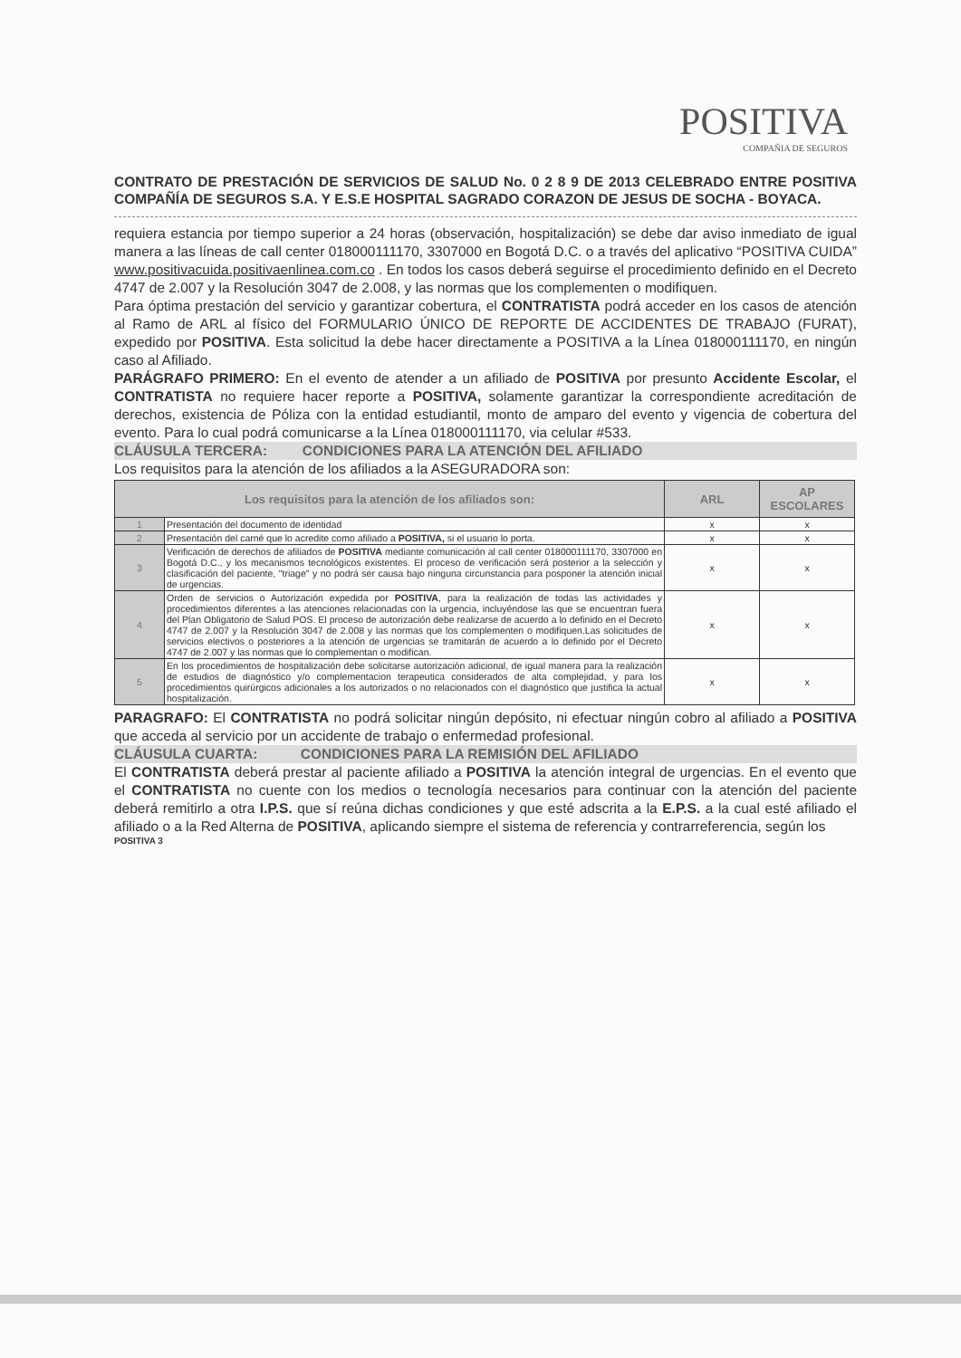POSITIVA
COMPAÑIA DE SEGUROS
CONTRATO DE PRESTACIÓN DE SERVICIOS DE SALUD No. 0 2 8 9 DE 2013 CELEBRADO ENTRE POSITIVA COMPAÑÍA DE SEGUROS S.A. Y E.S.E HOSPITAL SAGRADO CORAZON DE JESUS DE SOCHA - BOYACA.
requiera estancia por tiempo superior a 24 horas (observación, hospitalización) se debe dar aviso inmediato de igual manera a las líneas de call center 018000111170, 3307000 en Bogotá D.C. o a través del aplicativo “POSITIVA CUIDA” www.positivacuida.positivaenlinea.com.co . En todos los casos deberá seguirse el procedimiento definido en el Decreto 4747 de 2.007 y la Resolución 3047 de 2.008, y las normas que los complementen o modifiquen.
Para óptima prestación del servicio y garantizar cobertura, el CONTRATISTA podrá acceder en los casos de atención al Ramo de ARL al físico del FORMULARIO ÚNICO DE REPORTE DE ACCIDENTES DE TRABAJO (FURAT), expedido por POSITIVA. Esta solicitud la debe hacer directamente a POSITIVA a la Línea 018000111170, en ningún caso al Afiliado.
PARÁGRAFO PRIMERO: En el evento de atender a un afiliado de POSITIVA por presunto Accidente Escolar, el CONTRATISTA no requiere hacer reporte a POSITIVA, solamente garantizar la correspondiente acreditación de derechos, existencia de Póliza con la entidad estudiantil, monto de amparo del evento y vigencia de cobertura del evento. Para lo cual podrá comunicarse a la Línea 018000111170, via celular #533.
CLÁUSULA TERCERA: CONDICIONES PARA LA ATENCIÓN DEL AFILIADO
Los requisitos para la atención de los afiliados a la ASEGURADORA son:
| Los requisitos para la atención de los afiliados son: | | ARL | AP ESCOLARES |
| --- | --- | --- | --- |
| 1 | Presentación del documento de identidad | x | x |
| 2 | Presentación del carné que lo acredite como afiliado a POSITIVA, si el usuario lo porta. | x | x |
| 3 | Verificación de derechos de afiliados de POSITIVA mediante comunicación al call center 018000111170, 3307000 en Bogotá D.C., y los mecanismos tecnológicos existentes. El proceso de verificación será posterior a la selección y clasificación del paciente, "triage" y no podrá ser causa bajo ninguna circunstancia para posponer la atención inicial de urgencias. | x | x |
| 4 | Orden de servicios o Autorización expedida por POSITIVA , para la realización de todas las actividades y procedimientos diferentes a las atenciones relacionadas con la urgencia, incluyéndose las que se encuentran fuera del Plan Obligatorio de Salud POS. El proceso de autorización debe realizarse de acuerdo a lo definido en el Decreto 4747 de 2.007 y la Resolución 3047 de 2.008 y las normas que los complementen o modifiquen.Las solicitudes de servicios electivos o posteriores a la atención de urgencias se tramitarán de acuerdo a lo definido por el Decreto 4747 de 2.007 y las normas que lo complementan o modifican. | x | x |
| 5 | En los procedimientos de hospitalización debe solicitarse autorización adicional, de igual manera para la realización de estudios de diagnóstico y/o complementacion terapeutica considerados de alta complejidad, y para los procedimientos quirúrgicos adicionales a los autorizados o no relacionados con el diagnóstico que justifica la actual hospitalización. | x | x |
PARAGRAFO: El CONTRATISTA no podrá solicitar ningún depósito, ni efectuar ningún cobro al afiliado a POSITIVA que acceda al servicio por un accidente de trabajo o enfermedad profesional.
CLÁUSULA CUARTA: CONDICIONES PARA LA REMISIÓN DEL AFILIADO
El CONTRATISTA deberá prestar al paciente afiliado a POSITIVA la atención integral de urgencias. En el evento que el CONTRATISTA no cuente con los medios o tecnología necesarios para continuar con la atención del paciente deberá remitirlo a otra I.P.S. que sí reúna dichas condiciones y que esté adscrita a la E.P.S. a la cual esté afiliado el afiliado o a la Red Alterna de POSITIVA, aplicando siempre el sistema de referencia y contrarreferencia, según los
POSITIVA 3